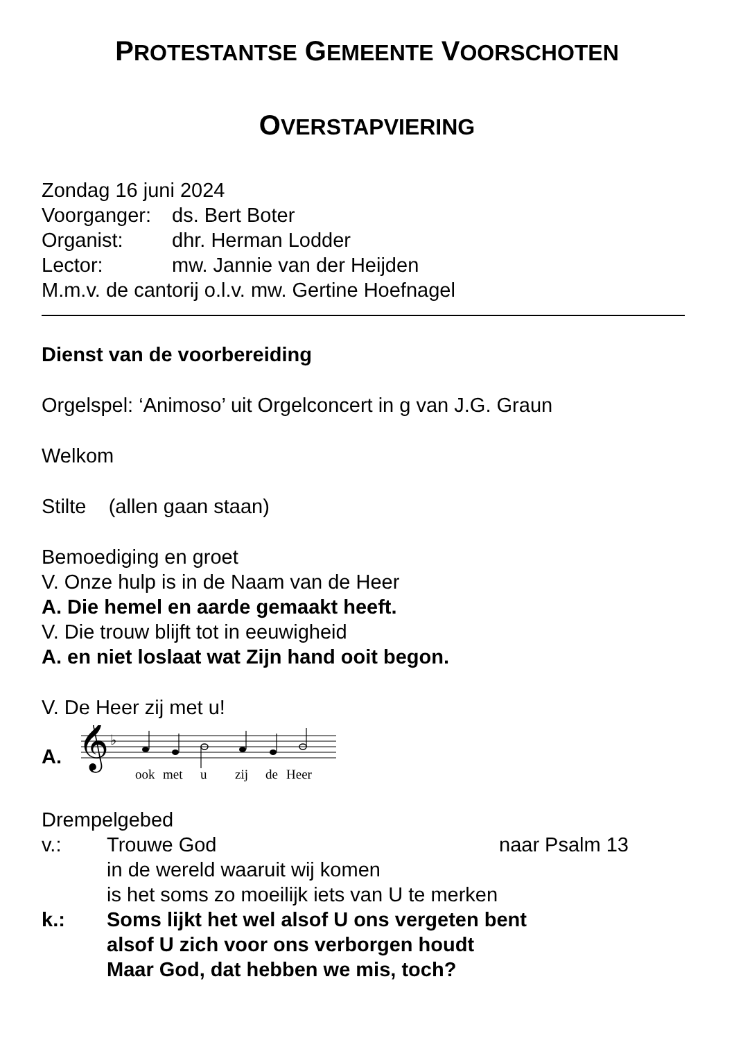PROTESTANTSE GEMEENTE VOORSCHOTEN
OVERSTAPVIERING
Zondag 16 juni 2024
Voorganger: ds. Bert Boter
Organist: dhr. Herman Lodder
Lector: mw. Jannie van der Heijden
M.m.v. de cantorij o.l.v. mw. Gertine Hoefnagel
Dienst van de voorbereiding
Orgelspel: ‘Animoso’ uit Orgelconcert in g van J.G. Graun
Welkom
Stilte (allen gaan staan)
Bemoediging en groet
V. Onze hulp is in de Naam van de Heer
A. Die hemel en aarde gemaakt heeft.
V. Die trouw blijft tot in eeuwigheid
A. en niet loslaat wat Zijn hand ooit begon.
V. De Heer zij met u!
A.
𝄞
♭
ook
met
u
zij
de
Heer
Drempelgebed
v.: Trouwe God naar Psalm 13
in de wereld waaruit wij komen
is het soms zo moeilijk iets van U te merken
k.: Soms lijkt het wel alsof U ons vergeten bent
alsof U zich voor ons verborgen houdt
Maar God, dat hebben we mis, toch?